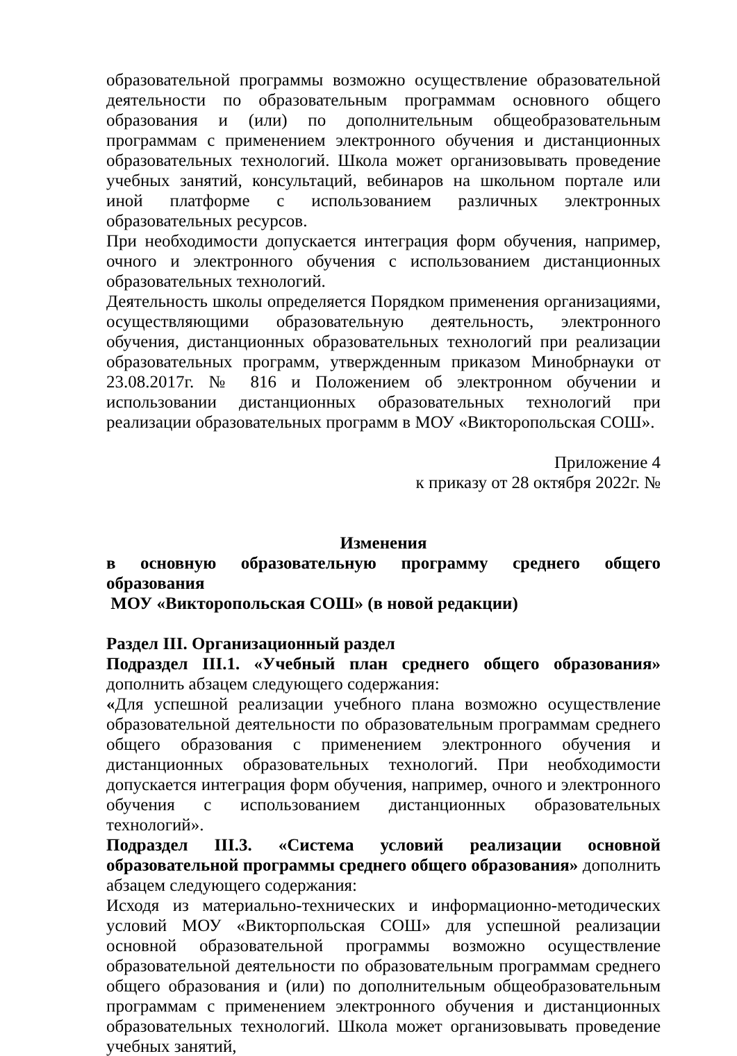образовательной программы возможно осуществление образовательной деятельности по образовательным программам основного общего образования и (или) по дополнительным общеобразовательным программам с применением электронного обучения и дистанционных образовательных технологий. Школа может организовывать проведение учебных занятий, консультаций, вебинаров на школьном портале или иной платформе с использованием различных электронных образовательных ресурсов.
При необходимости допускается интеграция форм обучения, например, очного и электронного обучения с использованием дистанционных образовательных технологий.
Деятельность школы определяется Порядком применения организациями, осуществляющими образовательную деятельность, электронного обучения, дистанционных образовательных технологий при реализации образовательных программ, утвержденным приказом Минобрнауки от 23.08.2017г. № 816 и Положением об электронном обучении и использовании дистанционных образовательных технологий при реализации образовательных программ в МОУ «Викторопольская СОШ».
Приложение 4
к приказу от 28 октября 2022г. №
Изменения
в основную образовательную программу среднего общего образования
МОУ «Викторопольская СОШ» (в новой редакции)
Раздел III. Организационный раздел
Подраздел III.1. «Учебный план среднего общего образования» дополнить абзацем следующего содержания:
«Для успешной реализации учебного плана возможно осуществление образовательной деятельности по образовательным программам среднего общего образования с применением электронного обучения и дистанционных образовательных технологий. При необходимости допускается интеграция форм обучения, например, очного и электронного обучения с использованием дистанционных образовательных технологий».
Подраздел III.3. «Система условий реализации основной образовательной программы среднего общего образования» дополнить абзацем следующего содержания:
Исходя из материально-технических и информационно-методических условий МОУ «Викторпольская СОШ» для успешной реализации основной образовательной программы возможно осуществление образовательной деятельности по образовательным программам среднего общего образования и (или) по дополнительным общеобразовательным программам с применением электронного обучения и дистанционных образовательных технологий. Школа может организовывать проведение учебных занятий,